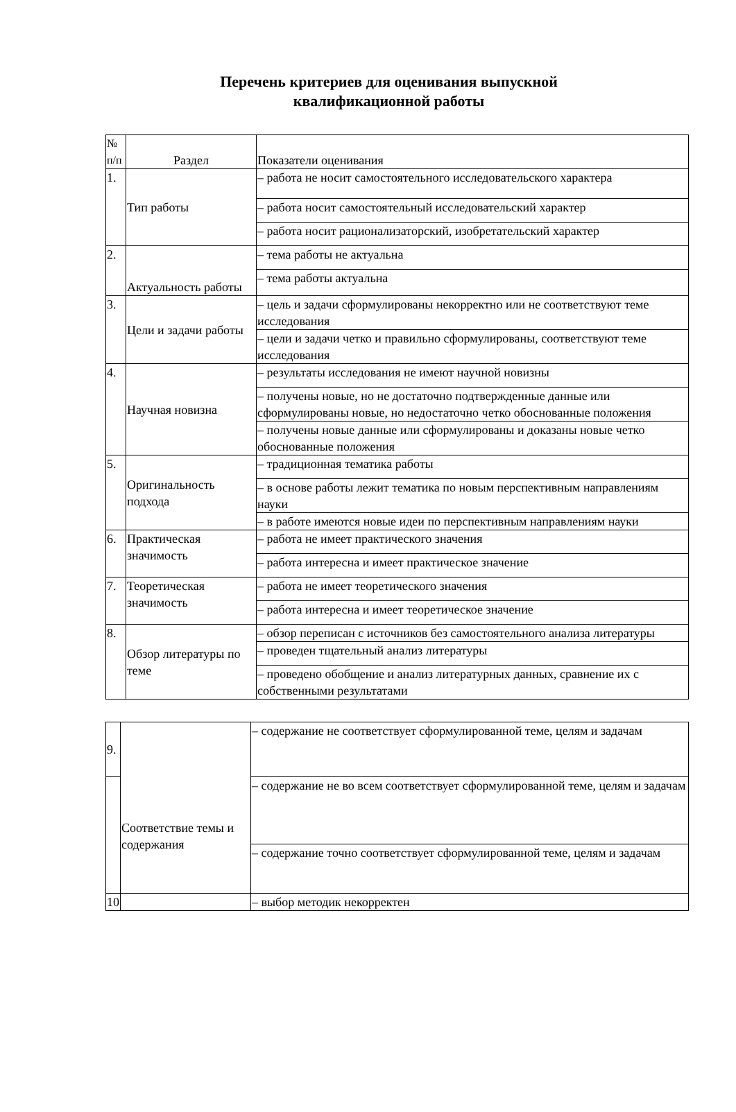Перечень критериев для оценивания выпускной
квалификационной работы
| № п/п | Раздел | Показатели оценивания |
| --- | --- | --- |
| 1. | Тип работы | – работа не носит самостоятельного исследовательского характера |
| | | – работа носит самостоятельный исследовательский характер |
| | | – работа носит рационализаторский, изобретательский характер |
| 2. | Актуальность работы | – тема работы не актуальна |
| | | – тема работы актуальна |
| 3. | Цели и задачи работы | – цель и задачи сформулированы некорректно или не соответствуют теме исследования |
| | | – цели и задачи четко и правильно сформулированы, соответствуют теме исследования |
| 4. | Научная новизна | – результаты исследования не имеют научной новизны |
| | | – получены новые, но не достаточно подтвержденные данные или сформулированы новые, но недостаточно четко обоснованные положения |
| | | – получены новые данные или сформулированы и доказаны новые четко обоснованные положения |
| 5. | Оригинальность подхода | – традиционная тематика работы |
| | | – в основе работы лежит тематика по новым перспективным направлениям науки |
| | | – в работе имеются новые идеи по перспективным направлениям науки |
| 6. | Практическая значимость | – работа не имеет практического значения |
| | | – работа интересна и имеет практическое значение |
| 7. | Теоретическая значимость | – работа не имеет теоретического значения |
| | | – работа интересна и имеет теоретическое значение |
| 8. | Обзор литературы по теме | – обзор переписан с источников без самостоятельного анализа литературы |
| | | – проведен тщательный анализ литературы |
| | | – проведено обобщение и анализ литературных данных, сравнение их с собственными результатами |
| 9. | Соответствие темы и содержания | – содержание не соответствует сформулированной теме, целям и задачам |
| | | – содержание не во всем соответствует сформулированной теме, целям и задачам |
| | | – содержание точно соответствует сформулированной теме, целям и задачам |
| 10 | | – выбор методик некорректен |